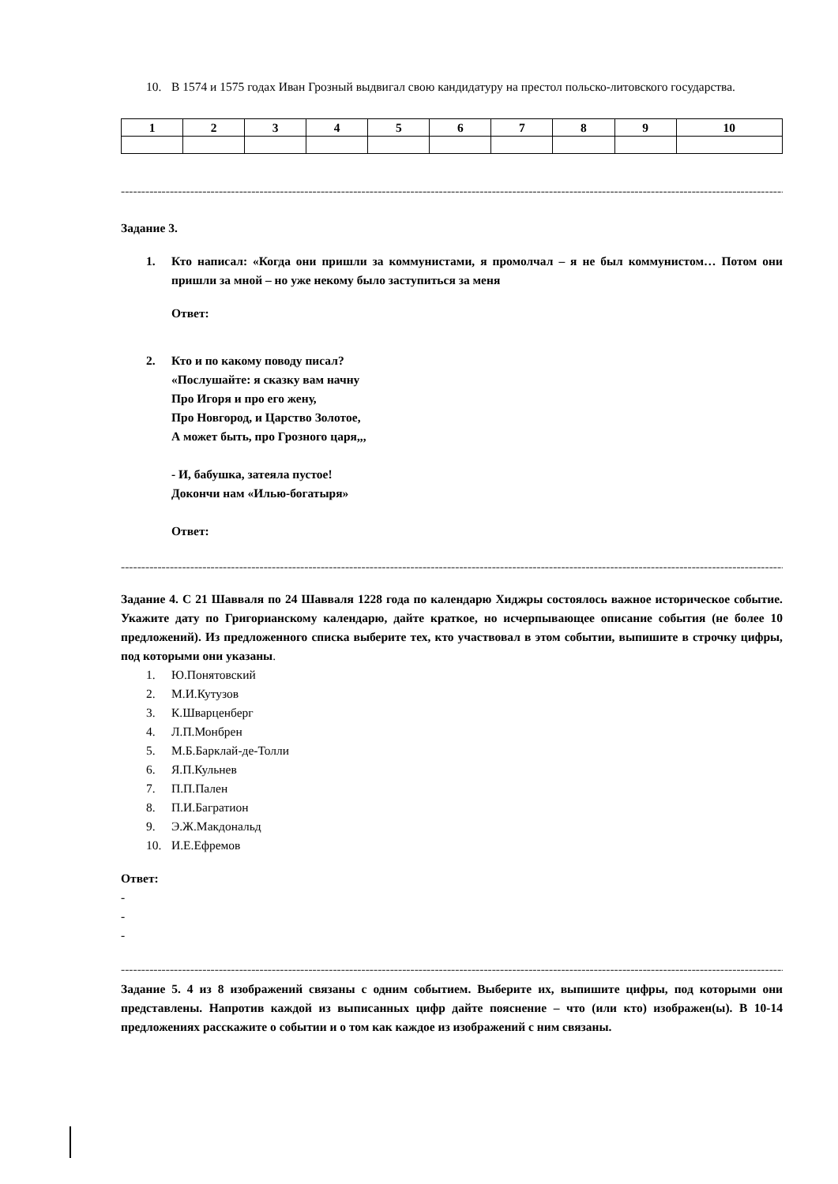10. В 1574 и 1575 годах Иван Грозный выдвигал свою кандидатуру на престол польско-литовского государства.
| 1 | 2 | 3 | 4 | 5 | 6 | 7 | 8 | 9 | 10 |
----------------------------------------------------------------------------------------------------------------------------------------------------------------------------------------
Задание 3.
1. Кто написал: «Когда они пришли за коммунистами, я промолчал – я не был коммунистом… Потом они пришли за мной – но уже некому было заступиться за меня
Ответ:
2. Кто и по какому поводу писал?
«Послушайте: я сказку вам начну
Про Игоря и про его жену,
Про Новгород, и Царство Золотое,
А может быть, про Грозного царя,,,
- И, бабушка, затеяла пустое!
Докончи нам «Илью-богатыря»
Ответ:
----------------------------------------------------------------------------------------------------------------------------------------------------------------------------------------
Задание 4. С 21 Шавваля по 24 Шавваля 1228 года по календарю Хиджры состоялось важное историческое событие. Укажите дату по Григорианскому календарю, дайте краткое, но исчерпывающее описание события (не более 10 предложений). Из предложенного списка выберите тех, кто участвовал в этом событии, выпишите в строчку цифры, под которыми они указаны.
1. Ю.Понятовский
2. М.И.Кутузов
3. К.Шварценберг
4. Л.П.Монбрен
5. М.Б.Барклай-де-Толли
6. Я.П.Кульнев
7. П.П.Пален
8. П.И.Багратион
9. Э.Ж.Макдональд
10. И.Е.Ефремов
Ответ:
-
-
-
--------------------------------------------------------------------------------------------------------------------------------------------------------------------------------------
Задание 5. 4 из 8 изображений связаны с одним событием. Выберите их, выпишите цифры, под которыми они представлены. Напротив каждой из выписанных цифр дайте пояснение – что (или кто) изображен(ы). В 10-14 предложениях расскажите о событии и о том как каждое из изображений с ним связаны.